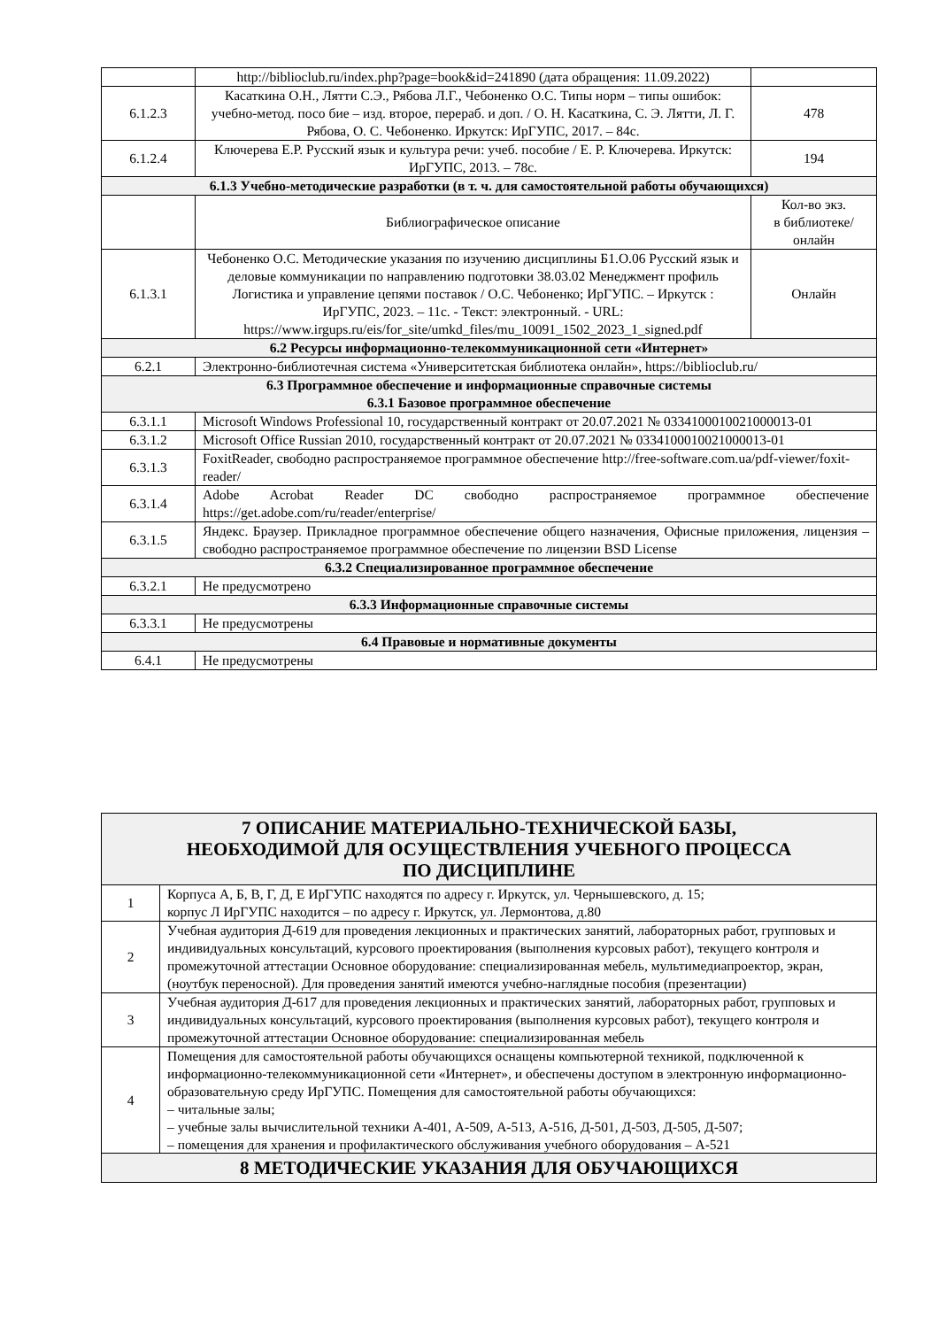| | http://biblioclub.ru/index.php?page=book&id=241890 (дата обращения: 11.09.2022) | |
| 6.1.2.3 | Касаткина О.Н., Лятти С.Э., Рябова Л.Г., Чебоненко О.С. Типы норм – типы ошибок: учебно-метод. посо бие – изд. второе, перераб. и доп. / О. Н. Касаткина, С. Э. Лятти, Л. Г. Рябова, О. С. Чебоненко. Иркутск: ИрГУПС, 2017. – 84с. | 478 |
| 6.1.2.4 | Ключерева Е.Р. Русский язык и культура речи: учеб. пособие / Е. Р. Ключерева. Иркутск: ИрГУПС, 2013. – 78с. | 194 |
| 6.1.3 Учебно-методические разработки (в т. ч. для самостоятельной работы обучающихся) | | |
| | Библиографическое описание | Кол-во экз. в библиотеке/ онлайн |
| 6.1.3.1 | Чебоненко О.С. Методические указания по изучению дисциплины Б1.О.06 Русский язык и деловые коммуникации по направлению подготовки 38.03.02 Менеджмент профиль Логистика и управление цепями поставок / О.С. Чебоненко; ИрГУПС. – Иркутск : ИрГУПС, 2023. – 11с. - Текст: электронный. - URL: https://www.irgups.ru/eis/for_site/umkd_files/mu_10091_1502_2023_1_signed.pdf | Онлайн |
| 6.2 Ресурсы информационно-телекоммуникационной сети «Интернет» | | |
| 6.2.1 | Электронно-библиотечная система «Университетская библиотека онлайн», https://biblioclub.ru/ | |
| 6.3 Программное обеспечение и информационные справочные системы 6.3.1 Базовое программное обеспечение | | |
| 6.3.1.1 | Microsoft Windows Professional 10, государственный контракт от 20.07.2021 № 0334100010021000013-01 | |
| 6.3.1.2 | Microsoft Office Russian 2010, государственный контракт от 20.07.2021 № 0334100010021000013-01 | |
| 6.3.1.3 | FoxitReader, свободно распространяемое программное обеспечение http://free-software.com.ua/pdf-viewer/foxit-reader/ | |
| 6.3.1.4 | Adobe Acrobat Reader DC свободно распространяемое программное обеспечение https://get.adobe.com/ru/reader/enterprise/ | |
| 6.3.1.5 | Яндекс. Браузер. Прикладное программное обеспечение общего назначения, Офисные приложения, лицензия – свободно распространяемое программное обеспечение по лицензии BSD License | |
| 6.3.2 Специализированное программное обеспечение | | |
| 6.3.2.1 | Не предусмотрено | |
| 6.3.3 Информационные справочные системы | | |
| 6.3.3.1 | Не предусмотрены | |
| 6.4 Правовые и нормативные документы | | |
| 6.4.1 | Не предусмотрены | |
| 7 ОПИСАНИЕ МАТЕРИАЛЬНО-ТЕХНИЧЕСКОЙ БАЗЫ, НЕОБХОДИМОЙ ДЛЯ ОСУЩЕСТВЛЕНИЯ УЧЕБНОГО ПРОЦЕССА ПО ДИСЦИПЛИНЕ | |
| 1 | Корпуса А, Б, В, Г, Д, Е ИрГУПС находятся по адресу г. Иркутск, ул. Чернышевского, д. 15; корпус Л ИрГУПС находится – по адресу г. Иркутск, ул. Лермонтова, д.80 |
| 2 | Учебная аудитория Д-619 для проведения лекционных и практических занятий, лабораторных работ, групповых и индивидуальных консультаций, курсового проектирования (выполнения курсовых работ), текущего контроля и промежуточной аттестации Основное оборудование: специализированная мебель, мультимедиапроектор, экран, (ноутбук переносной). Для проведения занятий имеются учебно-наглядные пособия (презентации) |
| 3 | Учебная аудитория Д-617 для проведения лекционных и практических занятий, лабораторных работ, групповых и индивидуальных консультаций, курсового проектирования (выполнения курсовых работ), текущего контроля и промежуточной аттестации Основное оборудование: специализированная мебель |
| 4 | Помещения для самостоятельной работы обучающихся оснащены компьютерной техникой, подключенной к информационно-телекоммуникационной сети «Интернет», и обеспечены доступом в электронную информационно-образовательную среду ИрГУПС. Помещения для самостоятельной работы обучающихся: – читальные залы; – учебные залы вычислительной техники А-401, А-509, А-513, А-516, Д-501, Д-503, Д-505, Д-507; – помещения для хранения и профилактического обслуживания учебного оборудования – А-521 |
| 8 МЕТОДИЧЕСКИЕ УКАЗАНИЯ ДЛЯ ОБУЧАЮЩИХСЯ |